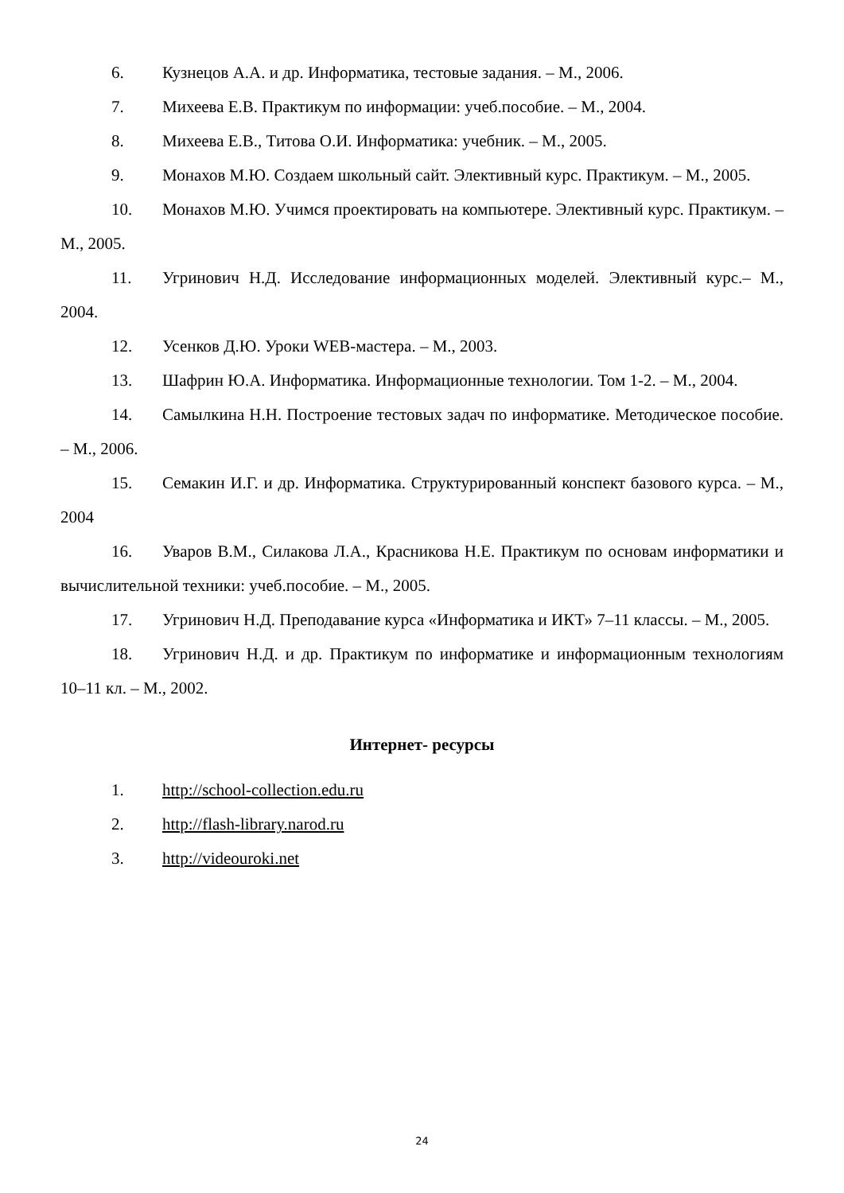6. Кузнецов А.А. и др. Информатика, тестовые задания. – М., 2006.
7. Михеева Е.В. Практикум по информации: учеб.пособие. – М., 2004.
8. Михеева Е.В., Титова О.И. Информатика: учебник. – М., 2005.
9. Монахов М.Ю. Создаем школьный сайт. Элективный курс. Практикум. – М., 2005.
10. Монахов М.Ю. Учимся проектировать на компьютере. Элективный курс. Практикум. – М., 2005.
11. Угринович Н.Д. Исследование информационных моделей. Элективный курс.– М., 2004.
12. Усенков Д.Ю. Уроки WEB-мастера. – М., 2003.
13. Шафрин Ю.А. Информатика. Информационные технологии. Том 1-2. – М., 2004.
14. Самылкина Н.Н. Построение тестовых задач по информатике. Методическое пособие. – М., 2006.
15. Семакин И.Г. и др. Информатика. Структурированный конспект базового курса. – М., 2004
16. Уваров В.М., Силакова Л.А., Красникова Н.Е. Практикум по основам информатики и вычислительной техники: учеб.пособие. – М., 2005.
17. Угринович Н.Д. Преподавание курса «Информатика и ИКТ» 7–11 классы. – М., 2005.
18. Угринович Н.Д. и др. Практикум по информатике и информационным технологиям 10–11 кл. – М., 2002.
Интернет- ресурсы
1. http://school-collection.edu.ru
2. http://flash-library.narod.ru
3. http://videouroki.net
24